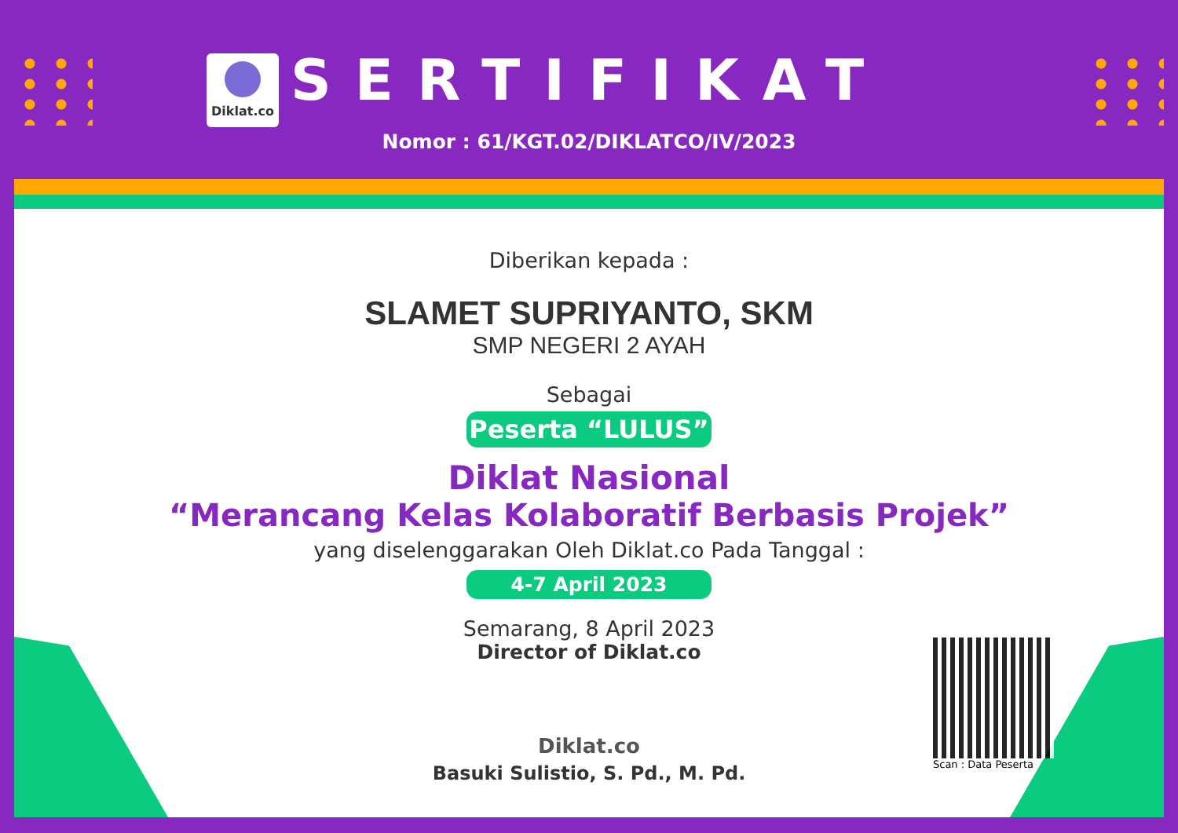Diklat.co
SERTIFIKAT
Nomor : 61/KGT.02/DIKLATCO/IV/2023
Diberikan kepada :
SLAMET SUPRIYANTO, SKM
SMP NEGERI 2 AYAH
Sebagai
Peserta “LULUS”
Diklat Nasional
“Merancang Kelas Kolaboratif Berbasis Projek”
yang diselenggarakan Oleh Diklat.co Pada Tanggal :
4-7 April 2023
Semarang, 8 April 2023
Director of Diklat.co
Diklat.co
Basuki Sulistio, S. Pd., M. Pd.
Scan : Data Peserta